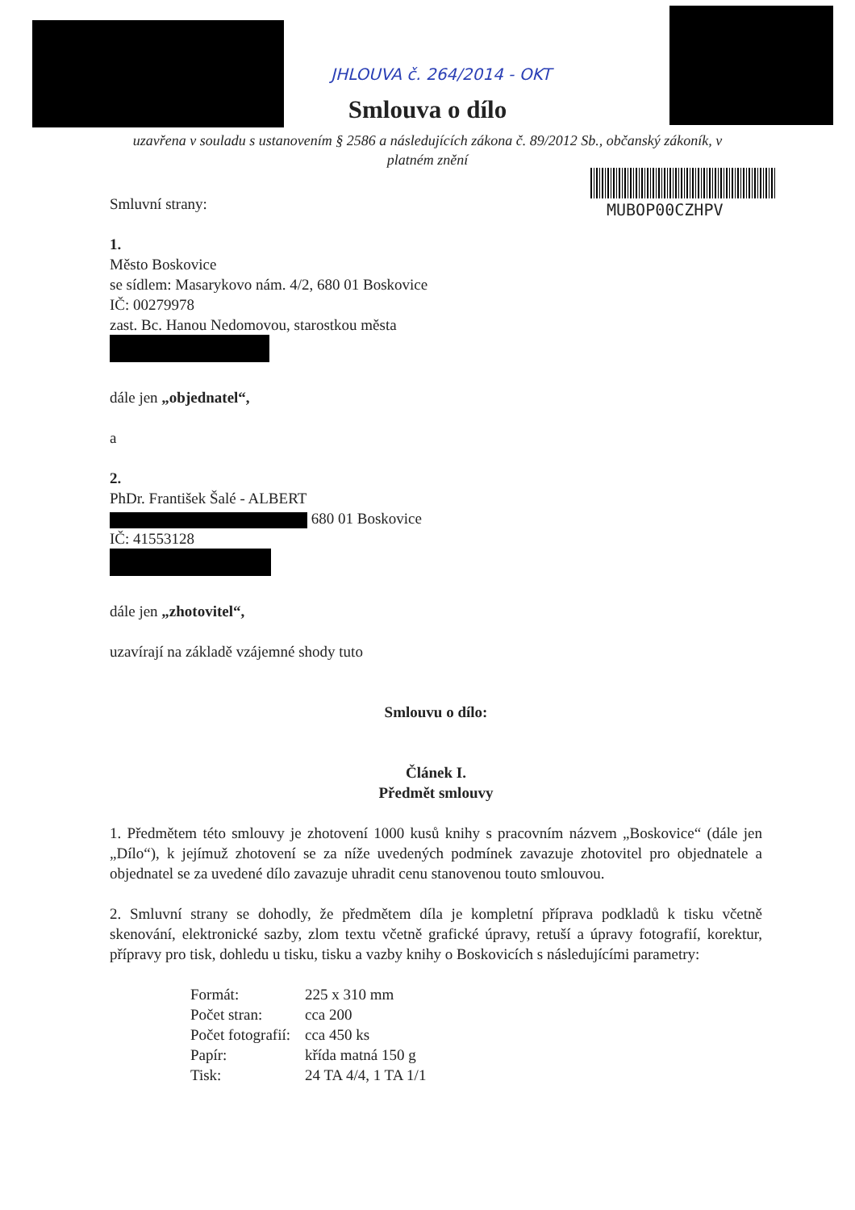JHLOUVA č. 264/2014 - OKT
Smlouva o dílo
uzavřena v souladu s ustanovením § 2586 a následujících zákona č. 89/2012 Sb., občanský zákoník, v platném znění
MUBOP00CZHPV
Smluvní strany:
1.
Město Boskovice
se sídlem: Masarykovo nám. 4/2, 680 01 Boskovice
IČ: 00279978
zast. Bc. Hanou Nedomovou, starostkou města
dále jen „objednatel“,
a
2.
PhDr. František Šalé - ALBERT
680 01 Boskovice
IČ: 41553128
dále jen „zhotovitel“,
uzavírají na základě vzájemné shody tuto
Smlouvu o dílo:
Článek I.
Předmět smlouvy
1. Předmětem této smlouvy je zhotovení 1000 kusů knihy s pracovním názvem „Boskovice“ (dále jen „Dílo“), k jejímuž zhotovení se za níže uvedených podmínek zavazuje zhotovitel pro objednatele a objednatel se za uvedené dílo zavazuje uhradit cenu stanovenou touto smlouvou.
2. Smluvní strany se dohodly, že předmětem díla je kompletní příprava podkladů k tisku včetně skenování, elektronické sazby, zlom textu včetně grafické úpravy, retuší a úpravy fotografií, korektur, přípravy pro tisk, dohledu u tisku, tisku a vazby knihy o Boskovicích s následujícími parametry:
| Formát: | 225 x 310 mm |
| Počet stran: | cca 200 |
| Počet fotografií: | cca 450 ks |
| Papír: | křída matná 150 g |
| Tisk: | 24 TA 4/4, 1 TA 1/1 |